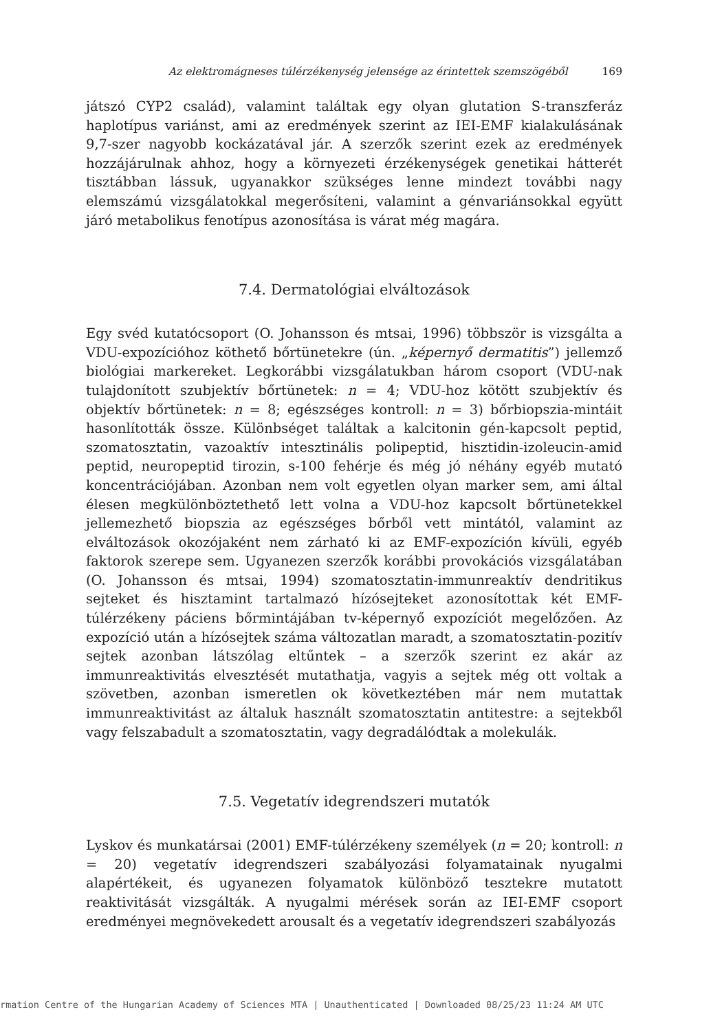Az elektromágneses túlérzékenység jelensége az érintettek szemszögéből 169
játszó CYP2 család), valamint találtak egy olyan glutation S-transzferáz haplotípus variánst, ami az eredmények szerint az IEI-EMF kialakulásának 9,7-szer nagyobb kockázatával jár. A szerzők szerint ezek az eredmények hozzájárulnak ahhoz, hogy a környezeti érzékenységek genetikai hátterét tisztábban lássuk, ugyanakkor szükséges lenne mindezt további nagy elemszámú vizsgálatokkal megerősíteni, valamint a génvariánsokkal együtt járó metabolikus fenotípus azonosítása is várat még magára.
7.4. Dermatológiai elváltozások
Egy svéd kutatócsoport (O. Johansson és mtsai, 1996) többször is vizsgálta a VDU-expozícióhoz köthető bőrtünetekre (ún. „képernyő dermatitis”) jellemző biológiai markereket. Legkorábbi vizsgálatukban három csoport (VDU-nak tulajdonított szubjektív bőrtünetek: n = 4; VDU-hoz kötött szubjektív és objektív bőrtünetek: n = 8; egészséges kontroll: n = 3) bőrbiopszia-mintáit hasonlították össze. Különbséget találtak a kalcitonin gén-kapcsolt peptid, szomatosztatin, vazoaktív intesztinális polipeptid, hisztidin-izoleucin-amid peptid, neuropeptid tirozin, s-100 fehérje és még jó néhány egyéb mutató koncentrációjában. Azonban nem volt egyetlen olyan marker sem, ami által élesen megkülönböztethető lett volna a VDU-hoz kapcsolt bőrtünetekkel jellemezhető biopszia az egészséges bőrből vett mintától, valamint az elváltozások okozójaként nem zárható ki az EMF-expozíción kívüli, egyéb faktorok szerepe sem. Ugyanezen szerzők korábbi provokációs vizsgálatában (O. Johansson és mtsai, 1994) szomatosztatin-immunreaktív dendritikus sejteket és hisztamint tartalmazó hízósejteket azonosítottak két EMF-túlérzékeny páciens bőrmintájában tv-képernyő expozíciót megelőzően. Az expozíció után a hízósejtek száma változatlan maradt, a szomatosztatin-pozitív sejtek azonban látszólag eltűntek – a szerzők szerint ez akár az immunreaktivitás elvesztését mutathatja, vagyis a sejtek még ott voltak a szövetben, azonban ismeretlen ok következtében már nem mutattak immunreaktivitást az általuk használt szomatosztatin antitestre: a sejtekből vagy felszabadult a szomatosztatin, vagy degradálódtak a molekulák.
7.5. Vegetatív idegrendszeri mutatók
Lyskov és munkatársai (2001) EMF-túlérzékeny személyek (n = 20; kontroll: n = 20) vegetatív idegrendszeri szabályozási folyamatainak nyugalmi alapértékeit, és ugyanezen folyamatok különböző tesztekre mutatott reaktivitását vizsgálták. A nyugalmi mérések során az IEI-EMF csoport eredményei megnövekedett arousalt és a vegetatív idegrendszeri szabályozás
rmation Centre of the Hungarian Academy of Sciences MTA | Unauthenticated | Downloaded 08/25/23 11:24 AM UTC